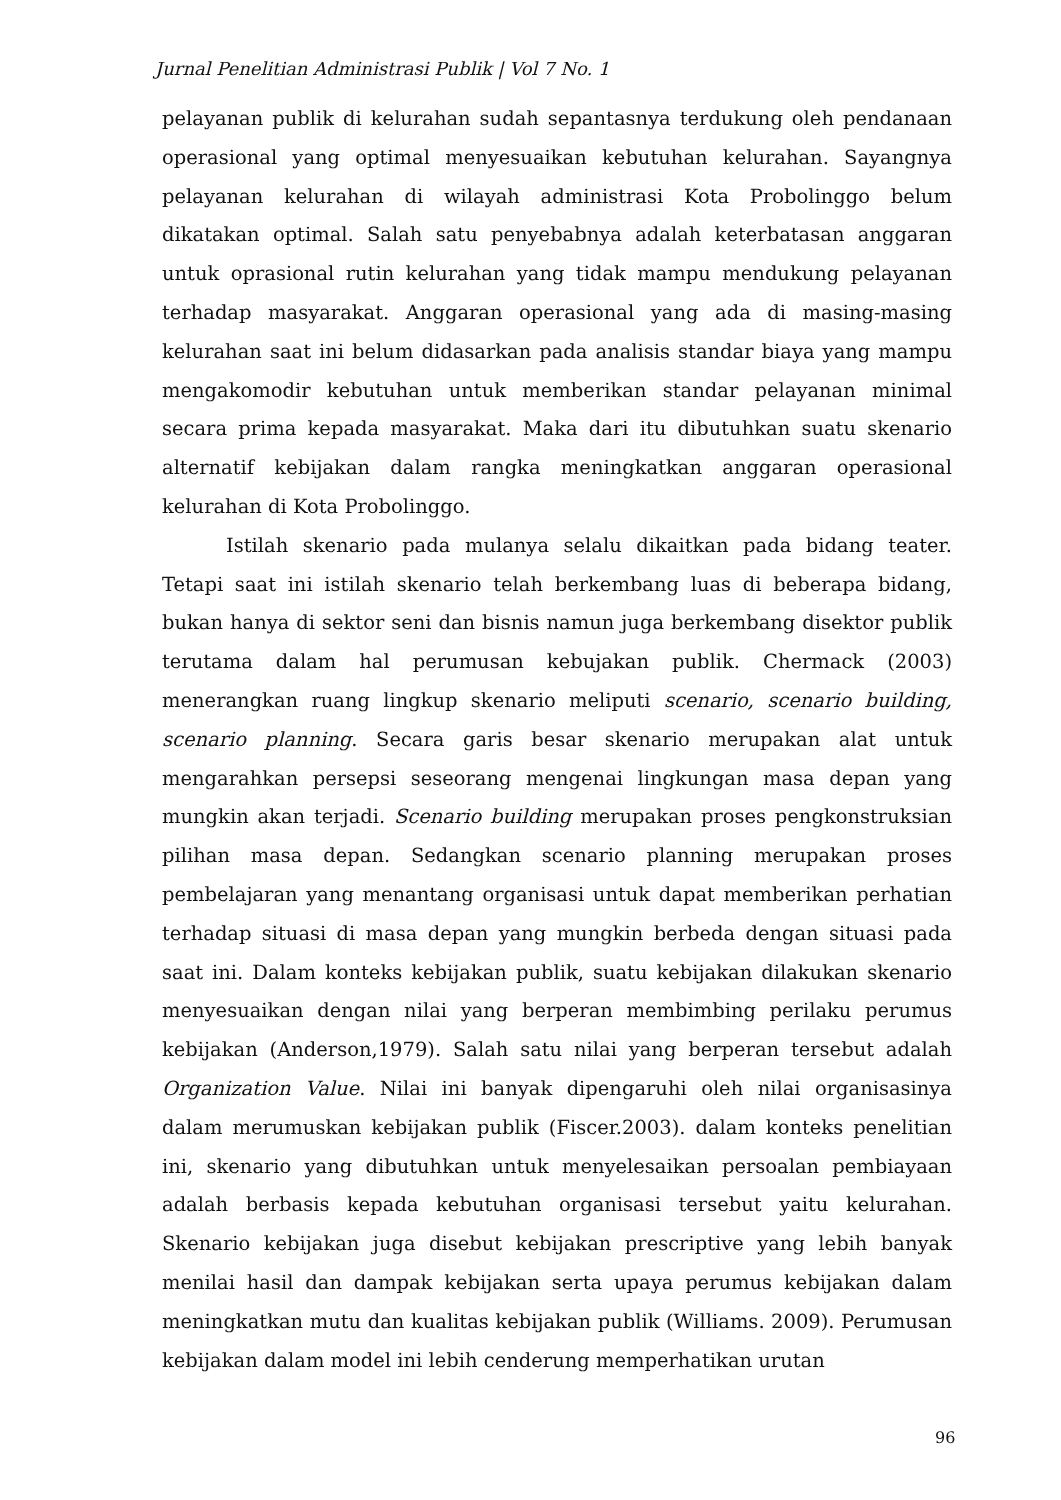Jurnal Penelitian Administrasi Publik | Vol 7 No. 1
pelayanan publik di kelurahan sudah sepantasnya terdukung oleh pendanaan operasional yang optimal menyesuaikan kebutuhan kelurahan. Sayangnya pelayanan kelurahan di wilayah administrasi Kota Probolinggo belum dikatakan optimal. Salah satu penyebabnya adalah keterbatasan anggaran untuk oprasional rutin kelurahan yang tidak mampu mendukung pelayanan terhadap masyarakat. Anggaran operasional yang ada di masing-masing kelurahan saat ini belum didasarkan pada analisis standar biaya yang mampu mengakomodir kebutuhan untuk memberikan standar pelayanan minimal secara prima kepada masyarakat. Maka dari itu dibutuhkan suatu skenario alternatif kebijakan dalam rangka meningkatkan anggaran operasional kelurahan di Kota Probolinggo.
Istilah skenario pada mulanya selalu dikaitkan pada bidang teater. Tetapi saat ini istilah skenario telah berkembang luas di beberapa bidang, bukan hanya di sektor seni dan bisnis namun juga berkembang disektor publik terutama dalam hal perumusan kebujakan publik. Chermack (2003) menerangkan ruang lingkup skenario meliputi scenario, scenario building, scenario planning. Secara garis besar skenario merupakan alat untuk mengarahkan persepsi seseorang mengenai lingkungan masa depan yang mungkin akan terjadi. Scenario building merupakan proses pengkonstruksian pilihan masa depan. Sedangkan scenario planning merupakan proses pembelajaran yang menantang organisasi untuk dapat memberikan perhatian terhadap situasi di masa depan yang mungkin berbeda dengan situasi pada saat ini. Dalam konteks kebijakan publik, suatu kebijakan dilakukan skenario menyesuaikan dengan nilai yang berperan membimbing perilaku perumus kebijakan (Anderson,1979). Salah satu nilai yang berperan tersebut adalah Organization Value. Nilai ini banyak dipengaruhi oleh nilai organisasinya dalam merumuskan kebijakan publik (Fiscer.2003). dalam konteks penelitian ini, skenario yang dibutuhkan untuk menyelesaikan persoalan pembiayaan adalah berbasis kepada kebutuhan organisasi tersebut yaitu kelurahan. Skenario kebijakan juga disebut kebijakan prescriptive yang lebih banyak menilai hasil dan dampak kebijakan serta upaya perumus kebijakan dalam meningkatkan mutu dan kualitas kebijakan publik (Williams. 2009). Perumusan kebijakan dalam model ini lebih cenderung memperhatikan urutan
96